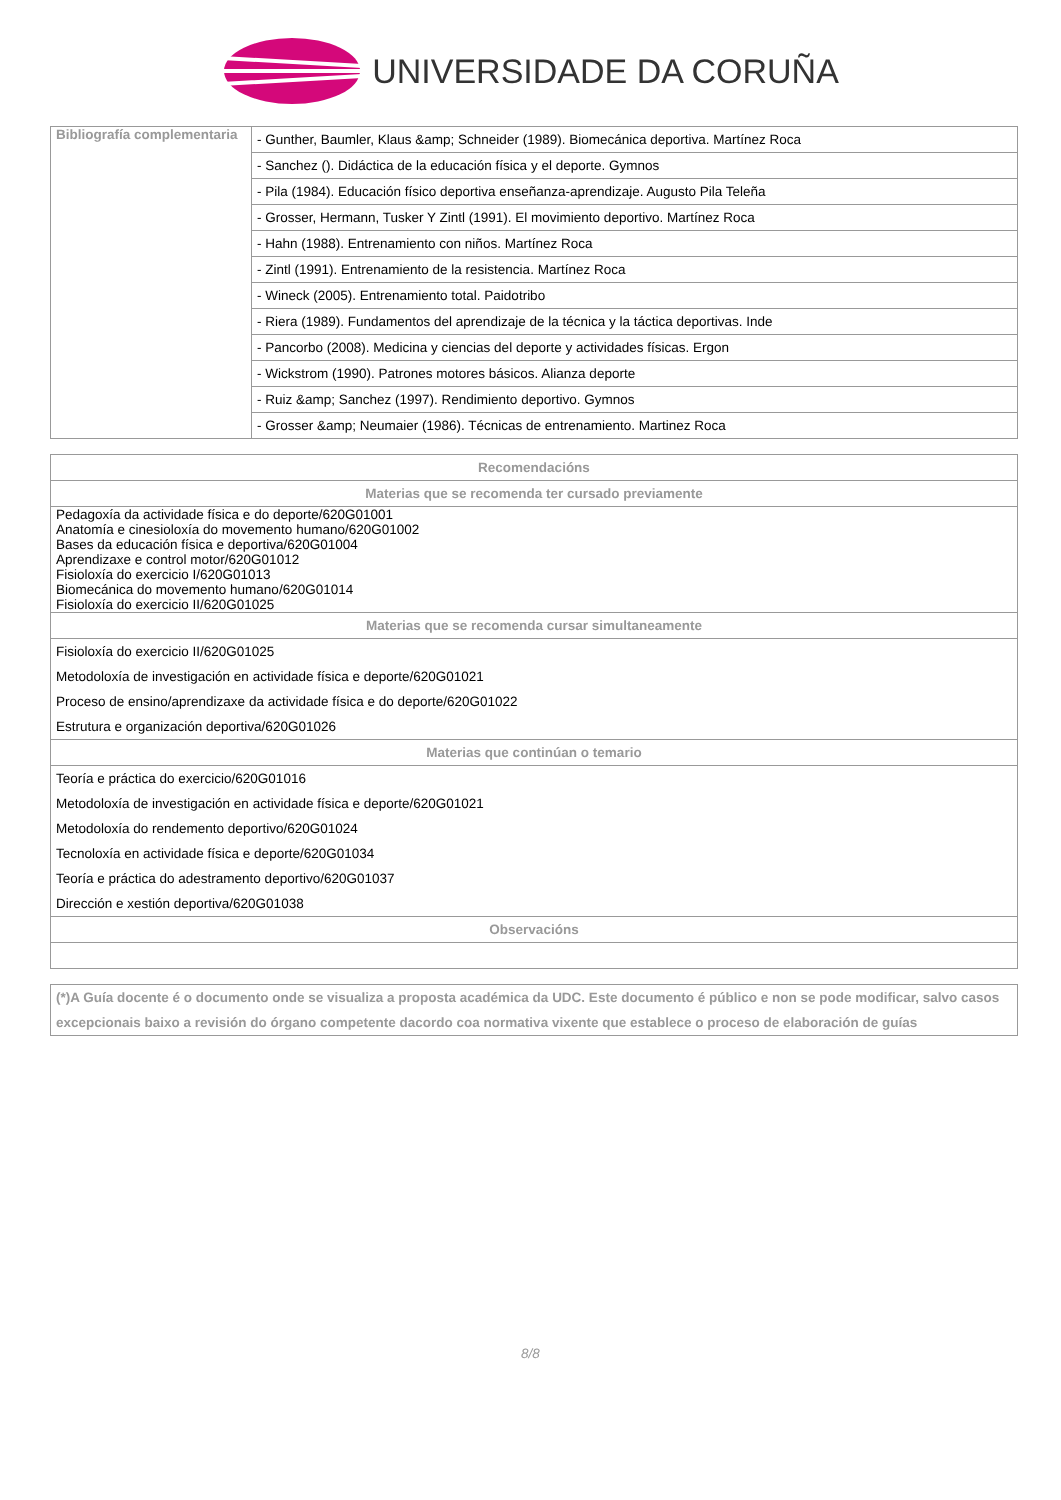UNIVERSIDADE DA CORUÑA
| Bibliografía complementaria | - Gunther, Baumler, Klaus &amp; Schneider (1989). Biomecánica deportiva. Martínez Roca |
| | - Sanchez (). Didáctica de la educación física y el deporte. Gymnos |
| | - Pila (1984). Educación físico deportiva enseñanza-aprendizaje. Augusto Pila Teleña |
| | - Grosser, Hermann, Tusker Y Zintl (1991). El movimiento deportivo. Martínez Roca |
| | - Hahn (1988). Entrenamiento con niños. Martínez Roca |
| | - Zintl (1991). Entrenamiento de la resistencia. Martínez Roca |
| | - Wineck (2005). Entrenamiento total. Paidotribo |
| | - Riera (1989). Fundamentos del aprendizaje de la técnica y la táctica deportivas. Inde |
| | - Pancorbo (2008). Medicina y ciencias del deporte y actividades físicas. Ergon |
| | - Wickstrom (1990). Patrones motores básicos. Alianza deporte |
| | - Ruiz &amp; Sanchez (1997). Rendimiento deportivo. Gymnos |
| | - Grosser &amp; Neumaier (1986). Técnicas de entrenamiento. Martinez Roca |
| Recomendacións |
| --- |
| Materias que se recomenda ter cursado previamente |
| Pedagoxía da actividade física e do deporte/620G01001 Anatomía e cinesioloxía do movemento humano/620G01002 Bases da educación física e deportiva/620G01004 Aprendizaxe e control motor/620G01012 Fisioloxía do exercicio I/620G01013 Biomecánica do movemento humano/620G01014 Fisioloxía do exercicio II/620G01025 |
| Materias que se recomenda cursar simultaneamente |
| Fisioloxía do exercicio II/620G01025 Metodoloxía de investigación en actividade física e deporte/620G01021 Proceso de ensino/aprendizaxe da actividade física e do deporte/620G01022 Estrutura e organización deportiva/620G01026 |
| Materias que continúan o temario |
| Teoría e práctica do exercicio/620G01016 Metodoloxía de investigación en actividade física e deporte/620G01021 Metodoloxía do rendemento deportivo/620G01024 Tecnoloxía en actividade física e deporte/620G01034 Teoría e práctica do adestramento deportivo/620G01037 Dirección e xestión deportiva/620G01038 |
| Observacións |
| (*)A Guía docente é o documento onde se visualiza a proposta académica da UDC. Este documento é público e non se pode modificar, salvo casos excepcionais baixo a revisión do órgano competente dacordo coa normativa vixente que establece o proceso de elaboración de guías |
8/8